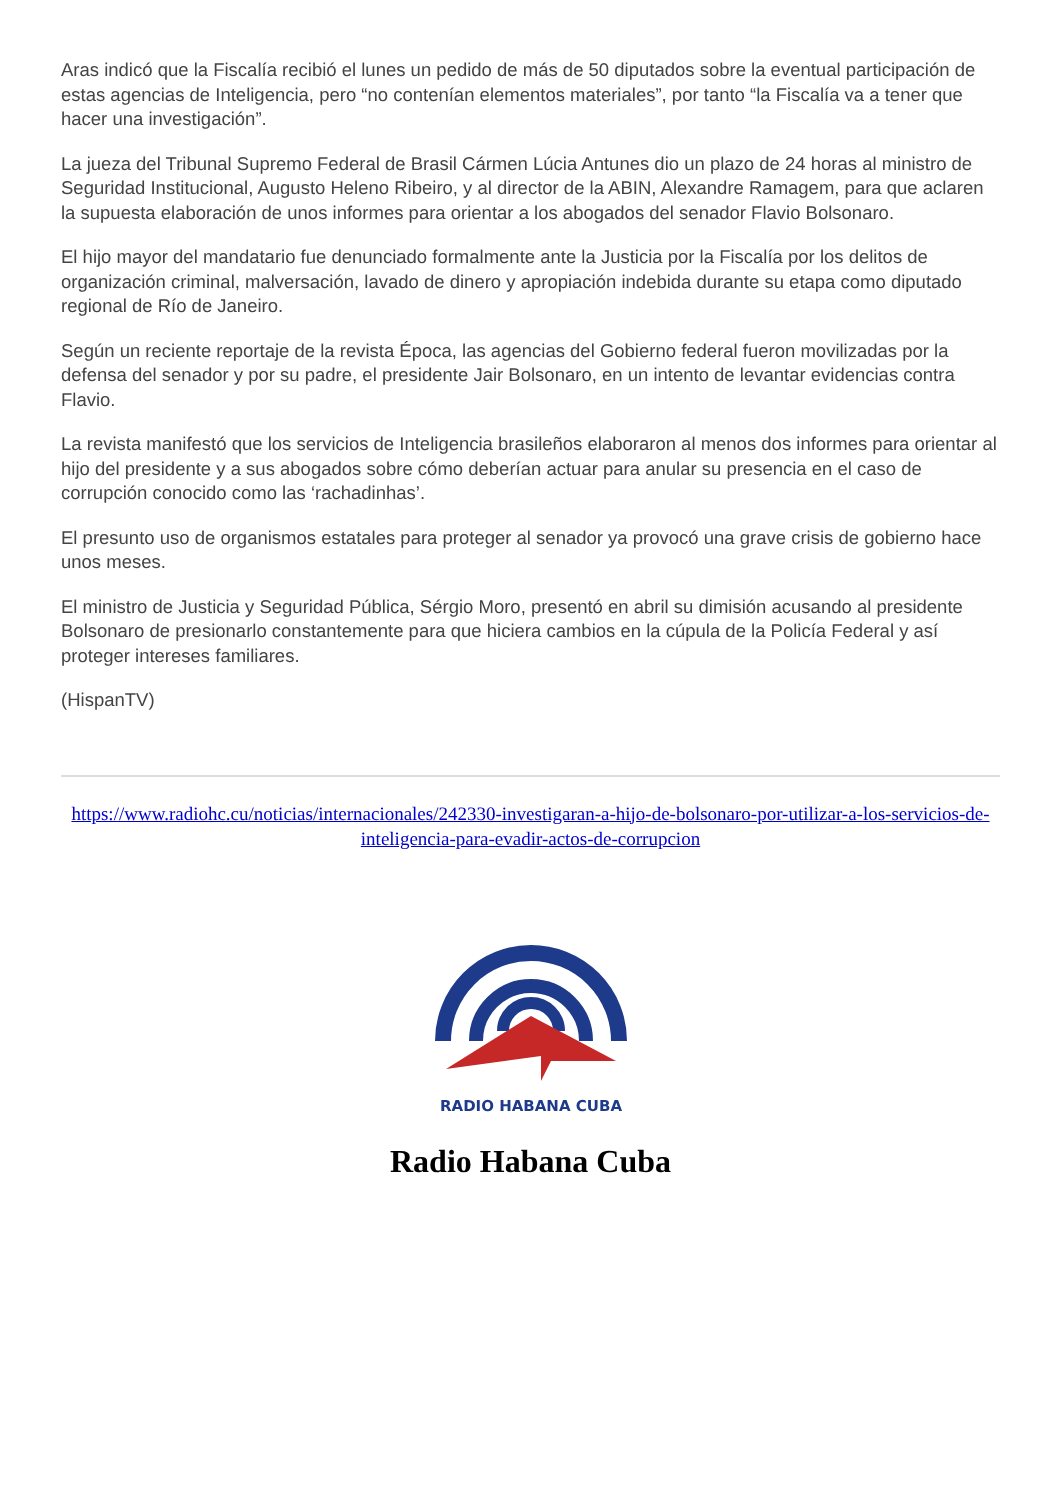Aras indicó que la Fiscalía recibió el lunes un pedido de más de 50 diputados sobre la eventual participación de estas agencias de Inteligencia, pero “no contenían elementos materiales”, por tanto “la Fiscalía va a tener que hacer una investigación”.
La jueza del Tribunal Supremo Federal de Brasil Cármen Lúcia Antunes dio un plazo de 24 horas al ministro de Seguridad Institucional, Augusto Heleno Ribeiro, y al director de la ABIN, Alexandre Ramagem, para que aclaren la supuesta elaboración de unos informes para orientar a los abogados del senador Flavio Bolsonaro.
El hijo mayor del mandatario fue denunciado formalmente ante la Justicia por la Fiscalía por los delitos de organización criminal, malversación, lavado de dinero y apropiación indebida durante su etapa como diputado regional de Río de Janeiro.
Según un reciente reportaje de la revista Época, las agencias del Gobierno federal fueron movilizadas por la defensa del senador y por su padre, el presidente Jair Bolsonaro, en un intento de levantar evidencias contra Flavio.
La revista manifestó que los servicios de Inteligencia brasileños elaboraron al menos dos informes para orientar al hijo del presidente y a sus abogados sobre cómo deberían actuar para anular su presencia en el caso de corrupción conocido como las ‘rachadinhas’.
El presunto uso de organismos estatales para proteger al senador ya provocó una grave crisis de gobierno hace unos meses.
El ministro de Justicia y Seguridad Pública, Sérgio Moro, presentó en abril su dimisión acusando al presidente Bolsonaro de presionarlo constantemente para que hiciera cambios en la cúpula de la Policía Federal y así proteger intereses familiares.
(HispanTV)
https://www.radiohc.cu/noticias/internacionales/242330-investigaran-a-hijo-de-bolsonaro-por-utilizar-a-los-servicios-de-inteligencia-para-evadir-actos-de-corrupcion
RADIO HABANA CUBA
Radio Habana Cuba